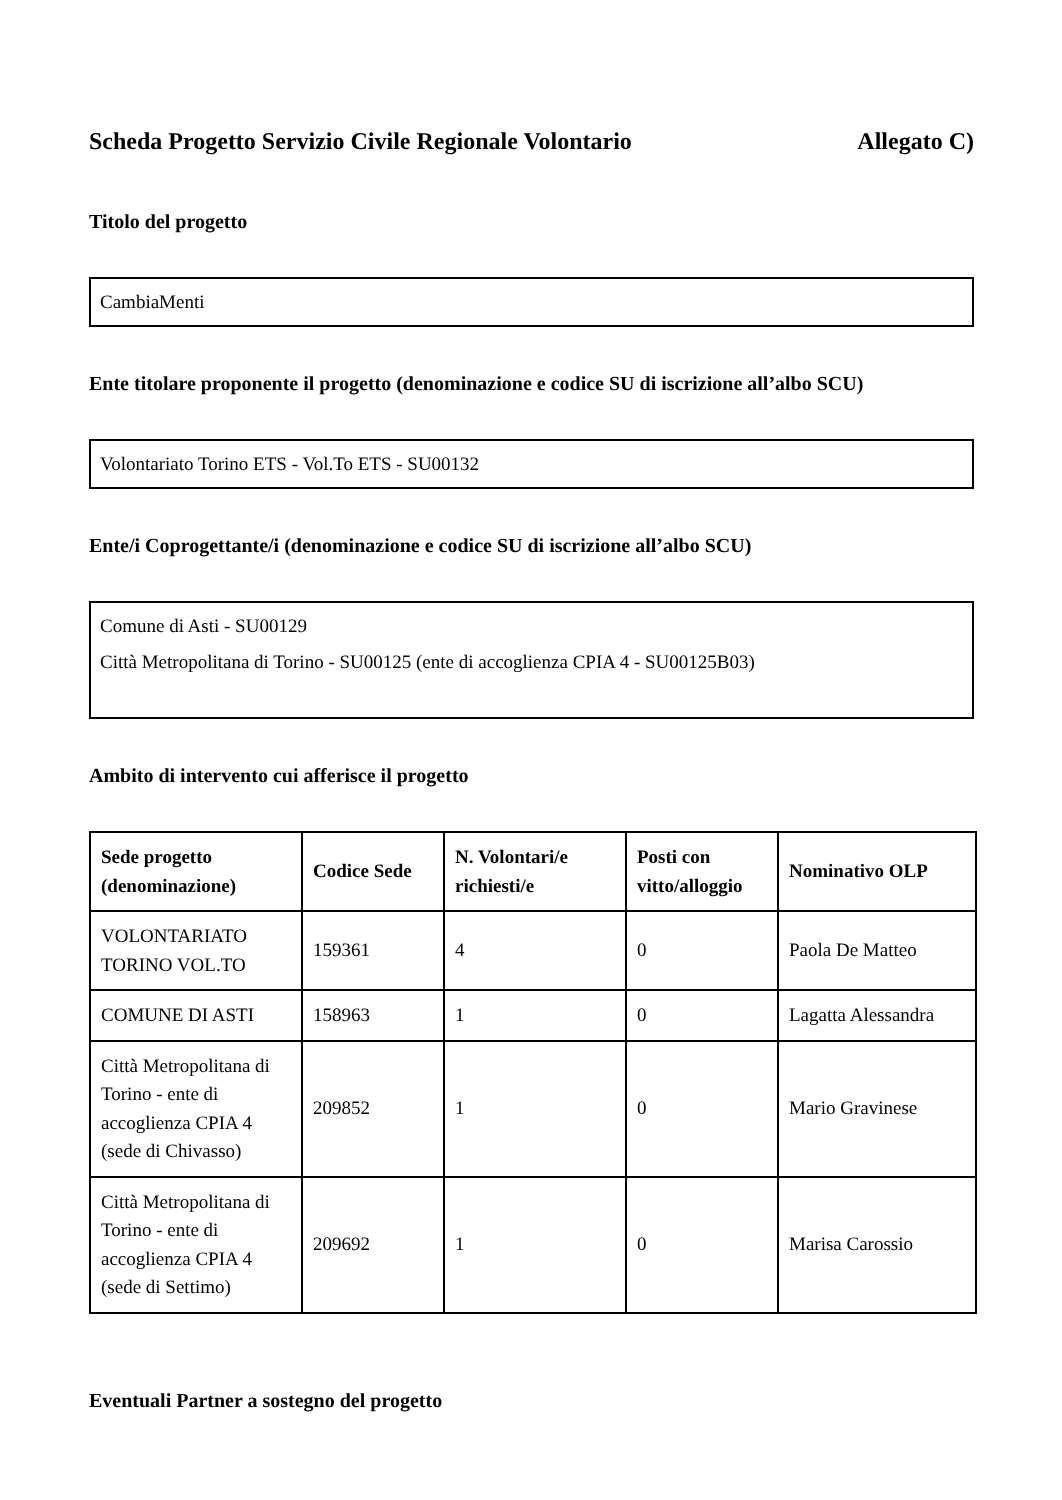Scheda Progetto Servizio Civile Regionale Volontario Allegato C)
Titolo del progetto
CambiaMenti
Ente titolare proponente il progetto (denominazione e codice SU di iscrizione all’albo SCU)
Volontariato Torino ETS - Vol.To ETS - SU00132
Ente/i Coprogettante/i (denominazione e codice SU di iscrizione all’albo SCU)
Comune di Asti - SU00129
Città Metropolitana di Torino - SU00125 (ente di accoglienza CPIA 4 - SU00125B03)
Ambito di intervento cui afferisce il progetto
| Sede progetto (denominazione) | Codice Sede | N. Volontari/e richiesti/e | Posti con vitto/alloggio | Nominativo OLP |
| --- | --- | --- | --- | --- |
| VOLONTARIATO TORINO VOL.TO | 159361 | 4 | 0 | Paola De Matteo |
| COMUNE DI ASTI | 158963 | 1 | 0 | Lagatta Alessandra |
| Città Metropolitana di Torino - ente di accoglienza CPIA 4 (sede di Chivasso) | 209852 | 1 | 0 | Mario Gravinese |
| Città Metropolitana di Torino - ente di accoglienza CPIA 4 (sede di Settimo) | 209692 | 1 | 0 | Marisa Carossio |
Eventuali Partner a sostegno del progetto